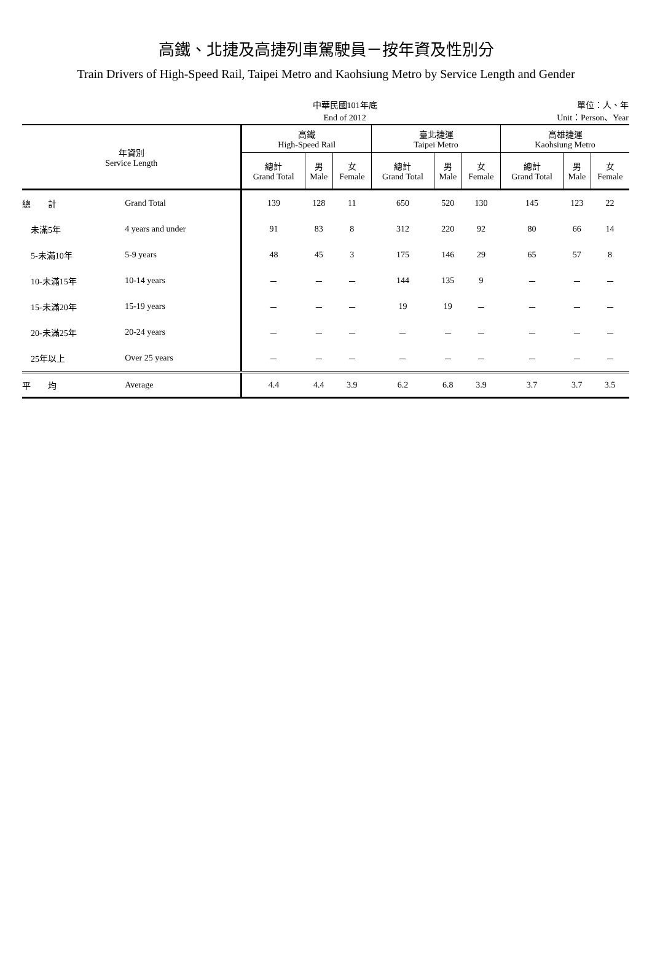高鐵、北捷及高捷列車駕駛員－按年資及性別分
Train Drivers of High-Speed Rail, Taipei Metro and Kaohsiung Metro by Service Length and Gender
中華民國101年底
End of 2012
單位：人、年
Unit：Person、Year
| 年資別 Service Length | | 高鐵 High-Speed Rail | | | 臺北捷運 Taipei Metro | | | 高雄捷運 Kaohsiung Metro | | |
| --- | --- | --- | --- | --- | --- | --- | --- | --- | --- | --- |
| | | 總計 Grand Total | 男 Male | 女 Female | 總計 Grand Total | 男 Male | 女 Female | 總計 Grand Total | 男 Male | 女 Female |
| 總 計 | Grand Total | 139 | 128 | 11 | 650 | 520 | 130 | 145 | 123 | 22 |
| 未滿5年 | 4 years and under | 91 | 83 | 8 | 312 | 220 | 92 | 80 | 66 | 14 |
| 5-未滿10年 | 5-9 years | 48 | 45 | 3 | 175 | 146 | 29 | 65 | 57 | 8 |
| 10-未滿15年 | 10-14 years | － | － | － | 144 | 135 | 9 | － | － | － |
| 15-未滿20年 | 15-19 years | － | － | － | 19 | 19 | － | － | － | － |
| 20-未滿25年 | 20-24 years | － | － | － | － | － | － | － | － | － |
| 25年以上 | Over 25 years | － | － | － | － | － | － | － | － | － |
| 平 均 | Average | 4.4 | 4.4 | 3.9 | 6.2 | 6.8 | 3.9 | 3.7 | 3.7 | 3.5 |